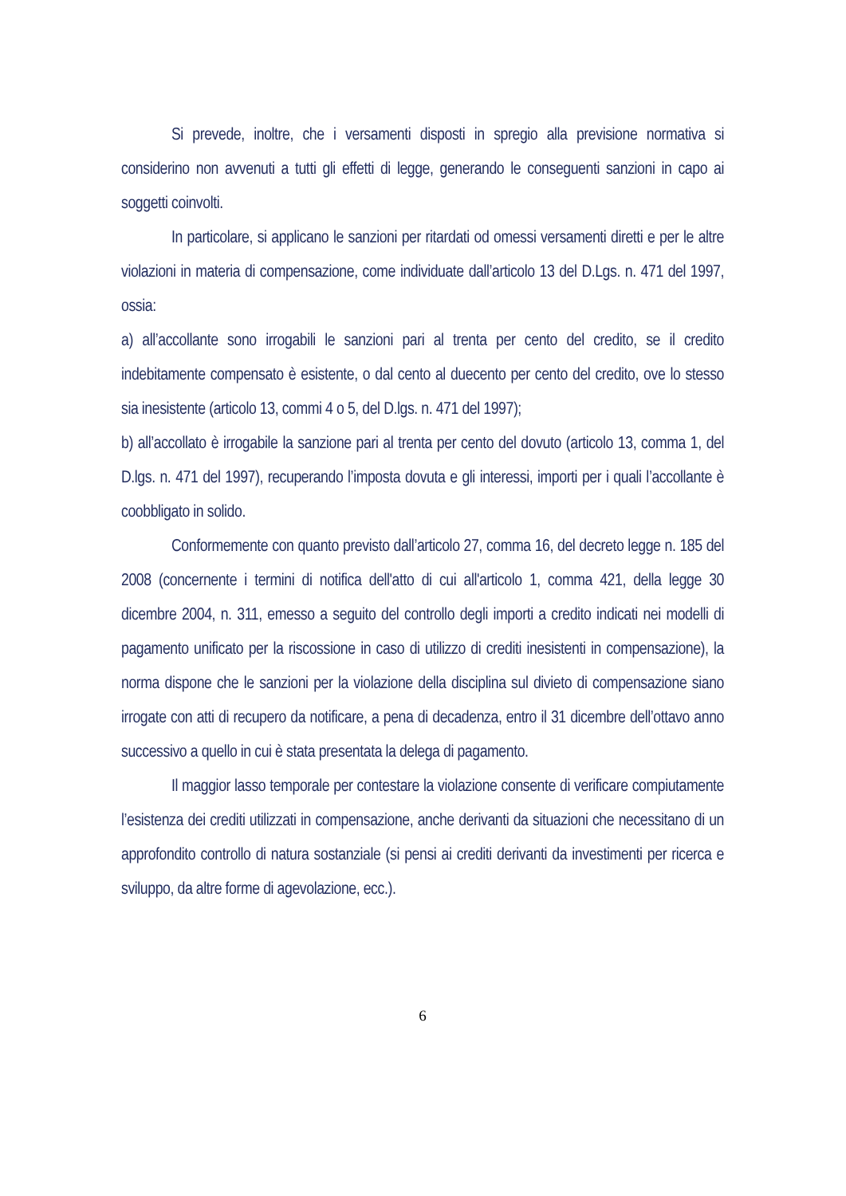Si prevede, inoltre, che i versamenti disposti in spregio alla previsione normativa si considerino non avvenuti a tutti gli effetti di legge, generando le conseguenti sanzioni in capo ai soggetti coinvolti.
In particolare, si applicano le sanzioni per ritardati od omessi versamenti diretti e per le altre violazioni in materia di compensazione, come individuate dall’articolo 13 del D.Lgs. n. 471 del 1997, ossia:
a) all’accollante sono irrogabili le sanzioni pari al trenta per cento del credito, se il credito indebitamente compensato è esistente, o dal cento al duecento per cento del credito, ove lo stesso sia inesistente (articolo 13, commi 4 o 5, del D.lgs. n. 471 del 1997);
b) all’accollato è irrogabile la sanzione pari al trenta per cento del dovuto (articolo 13, comma 1, del D.lgs. n. 471 del 1997), recuperando l’imposta dovuta e gli interessi, importi per i quali l’accollante è coobbligato in solido.
Conformemente con quanto previsto dall’articolo 27, comma 16, del decreto legge n. 185 del 2008 (concernente i termini di notifica dell'atto di cui all'articolo 1, comma 421, della legge 30 dicembre 2004, n. 311, emesso a seguito del controllo degli importi a credito indicati nei modelli di pagamento unificato per la riscossione in caso di utilizzo di crediti inesistenti in compensazione), la norma dispone che le sanzioni per la violazione della disciplina sul divieto di compensazione siano irrogate con atti di recupero da notificare, a pena di decadenza, entro il 31 dicembre dell’ottavo anno successivo a quello in cui è stata presentata la delega di pagamento.
Il maggior lasso temporale per contestare la violazione consente di verificare compiutamente l’esistenza dei crediti utilizzati in compensazione, anche derivanti da situazioni che necessitano di un approfondito controllo di natura sostanziale (si pensi ai crediti derivanti da investimenti per ricerca e sviluppo, da altre forme di agevolazione, ecc.).
6